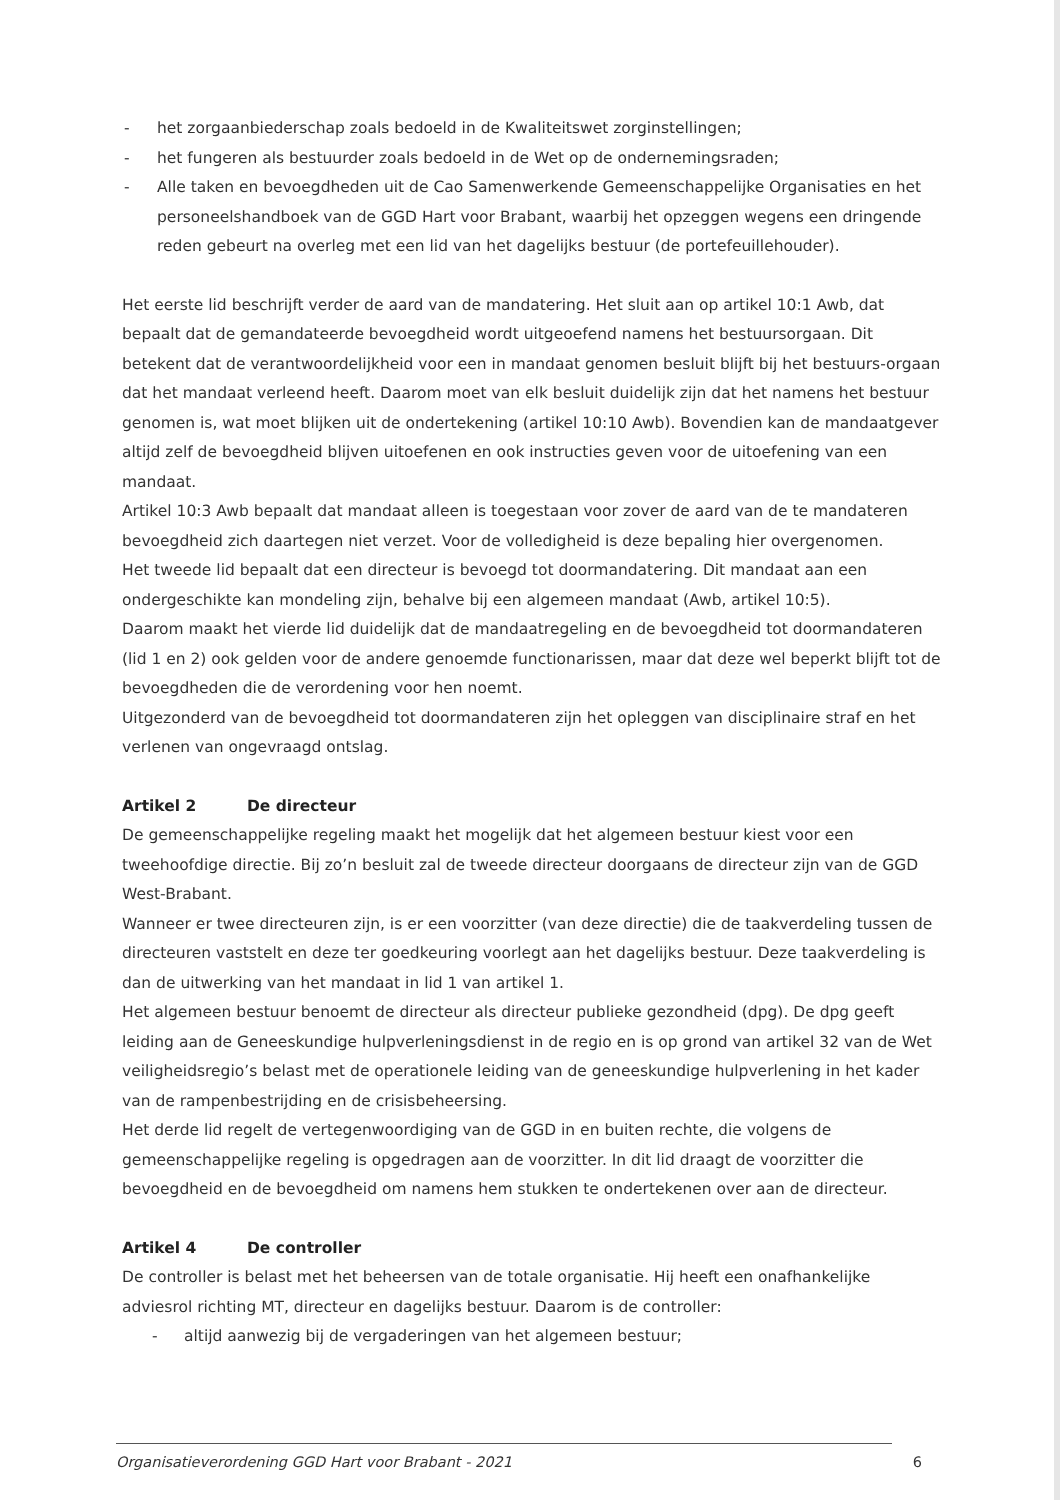- het zorgaanbiederschap zoals bedoeld in de Kwaliteitswet zorginstellingen;
- het fungeren als bestuurder zoals bedoeld in de Wet op de ondernemingsraden;
- Alle taken en bevoegdheden uit de Cao Samenwerkende Gemeenschappelijke Organisaties en het personeelshandboek van de GGD Hart voor Brabant, waarbij het opzeggen wegens een dringende reden gebeurt na overleg met een lid van het dagelijks bestuur (de portefeuillehouder).
Het eerste lid beschrijft verder de aard van de mandatering. Het sluit aan op artikel 10:1 Awb, dat bepaalt dat de gemandateerde bevoegdheid wordt uitgeoefend namens het bestuursorgaan. Dit betekent dat de verantwoordelijkheid voor een in mandaat genomen besluit blijft bij het bestuurs-orgaan dat het mandaat verleend heeft. Daarom moet van elk besluit duidelijk zijn dat het namens het bestuur genomen is, wat moet blijken uit de ondertekening (artikel 10:10 Awb). Bovendien kan de mandaatgever altijd zelf de bevoegdheid blijven uitoefenen en ook instructies geven voor de uitoefening van een mandaat.
Artikel 10:3 Awb bepaalt dat mandaat alleen is toegestaan voor zover de aard van de te mandateren bevoegdheid zich daartegen niet verzet. Voor de volledigheid is deze bepaling hier overgenomen.
Het tweede lid bepaalt dat een directeur is bevoegd tot doormandatering. Dit mandaat aan een ondergeschikte kan mondeling zijn, behalve bij een algemeen mandaat (Awb, artikel 10:5).
Daarom maakt het vierde lid duidelijk dat de mandaatregeling en de bevoegdheid tot doormandateren (lid 1 en 2) ook gelden voor de andere genoemde functionarissen, maar dat deze wel beperkt blijft tot de bevoegdheden die de verordening voor hen noemt.
Uitgezonderd van de bevoegdheid tot doormandateren zijn het opleggen van disciplinaire straf en het verlenen van ongevraagd ontslag.
Artikel 2 De directeur
De gemeenschappelijke regeling maakt het mogelijk dat het algemeen bestuur kiest voor een tweehoofdige directie. Bij zo’n besluit zal de tweede directeur doorgaans de directeur zijn van de GGD West-Brabant.
Wanneer er twee directeuren zijn, is er een voorzitter (van deze directie) die de taakverdeling tussen de directeuren vaststelt en deze ter goedkeuring voorlegt aan het dagelijks bestuur. Deze taakverdeling is dan de uitwerking van het mandaat in lid 1 van artikel 1.
Het algemeen bestuur benoemt de directeur als directeur publieke gezondheid (dpg). De dpg geeft leiding aan de Geneeskundige hulpverleningsdienst in de regio en is op grond van artikel 32 van de Wet veiligheidsregio’s belast met de operationele leiding van de geneeskundige hulpverlening in het kader van de rampenbestrijding en de crisisbeheersing.
Het derde lid regelt de vertegenwoordiging van de GGD in en buiten rechte, die volgens de gemeenschappelijke regeling is opgedragen aan de voorzitter. In dit lid draagt de voorzitter die bevoegdheid en de bevoegdheid om namens hem stukken te ondertekenen over aan de directeur.
Artikel 4 De controller
De controller is belast met het beheersen van de totale organisatie. Hij heeft een onafhankelijke adviesrol richting MT, directeur en dagelijks bestuur. Daarom is de controller:
- altijd aanwezig bij de vergaderingen van het algemeen bestuur;
Organisatieverordening GGD Hart voor Brabant - 2021 6